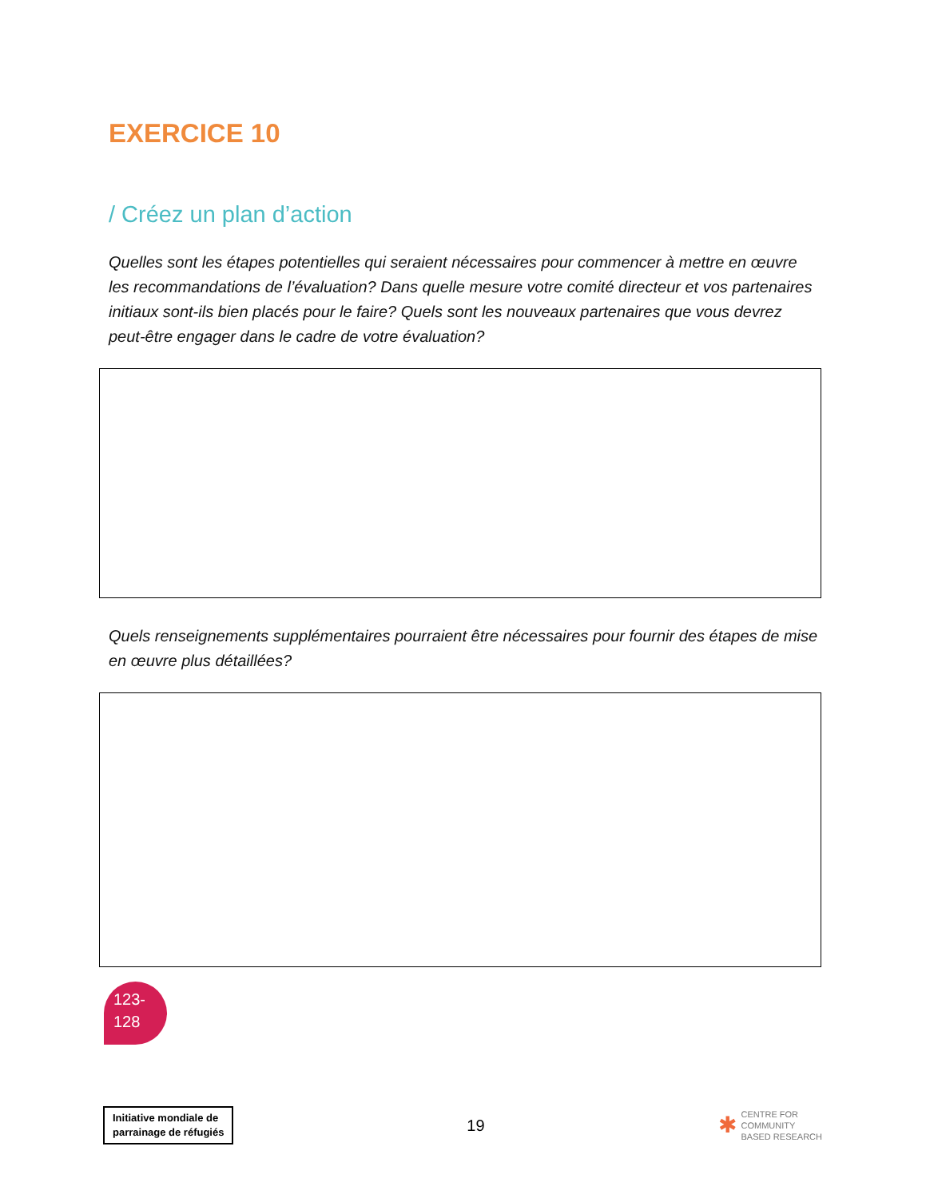EXERCICE 10
/ Créez un plan d’action
Quelles sont les étapes potentielles qui seraient nécessaires pour commencer à mettre en œuvre les recommandations de l’évaluation? Dans quelle mesure votre comité directeur et vos partenaires initiaux sont-ils bien placés pour le faire? Quels sont les nouveaux partenaires que vous devrez peut-être engager dans le cadre de votre évaluation?
Quels renseignements supplémentaires pourraient être nécessaires pour fournir des étapes de mise en œuvre plus détaillées?
123-
128
Initiative mondiale de
parrainage de réfugiés
19
✱ CENTRE FOR
COMMUNITY
BASED RESEARCH